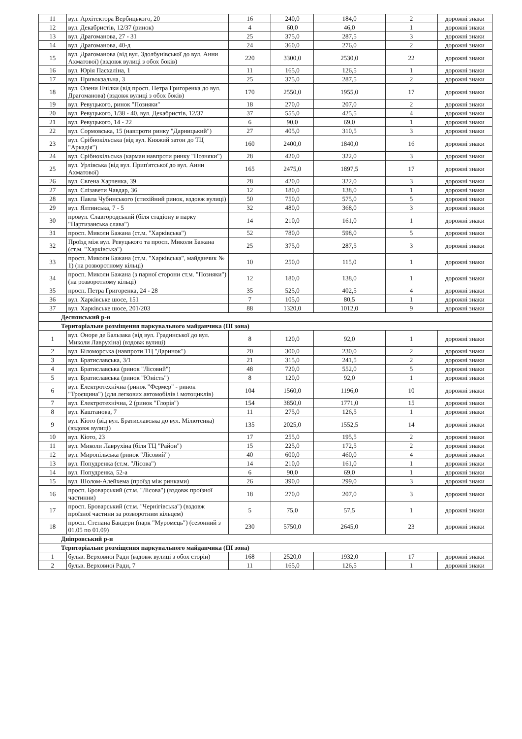| 11 | вул. Архітектора Вербицького, 20 | 16 | 240,0 | 184,0 | 2 | дорожні знаки |
| 12 | вул. Декабристів, 12/37 (ринок) | 4 | 60,0 | 46,0 | 1 | дорожні знаки |
| 13 | вул. Драгоманова, 27 - 31 | 25 | 375,0 | 287,5 | 3 | дорожні знаки |
| 14 | вул. Драгоманова, 40-д | 24 | 360,0 | 276,0 | 2 | дорожні знаки |
| 15 | вул. Драгоманова (від вул. Здолбунівської до вул. Анни Ахматової) (вздовж вулиці з обох боків) | 220 | 3300,0 | 2530,0 | 22 | дорожні знаки |
| 16 | вул. Юрія Пасхаліна, 1 | 11 | 165,0 | 126,5 | 1 | дорожні знаки |
| 17 | вул. Привокзальна, 3 | 25 | 375,0 | 287,5 | 2 | дорожні знаки |
| 18 | вул. Олени Пчілки (від просп. Петра Григоренка до вул. Драгоманова) (вздовж вулиці з обох боків) | 170 | 2550,0 | 1955,0 | 17 | дорожні знаки |
| 19 | вул. Ревуцького, ринок "Позняки" | 18 | 270,0 | 207,0 | 2 | дорожні знаки |
| 20 | вул. Ревуцького, 1/38 - 40, вул. Декабристів, 12/37 | 37 | 555,0 | 425,5 | 4 | дорожні знаки |
| 21 | вул. Ревуцького, 14 - 22 | 6 | 90,0 | 69,0 | 1 | дорожні знаки |
| 22 | вул. Сормовська, 15 (навпроти ринку "Дарницький") | 27 | 405,0 | 310,5 | 3 | дорожні знаки |
| 23 | вул. Срібнокільська (від вул. Княжий затон до ТЦ "Аркадія") | 160 | 2400,0 | 1840,0 | 16 | дорожні знаки |
| 24 | вул. Срібнокільська (карман навпроти ринку "Позняки") | 28 | 420,0 | 322,0 | 3 | дорожні знаки |
| 25 | вул. Урлівська (від вул. Прип'ятської до вул. Анни Ахматової) | 165 | 2475,0 | 1897,5 | 17 | дорожні знаки |
| 26 | вул. Євгена Харченка, 39 | 28 | 420,0 | 322,0 | 3 | дорожні знаки |
| 27 | вул. Єлізавети Чавдар, 36 | 12 | 180,0 | 138,0 | 1 | дорожні знаки |
| 28 | вул. Павла Чубинського (стихійний ринок, вздовж вулиці) | 50 | 750,0 | 575,0 | 5 | дорожні знаки |
| 29 | вул. Ялтинська, 7 - 5 | 32 | 480,0 | 368,0 | 3 | дорожні знаки |
| 30 | провул. Славгородський (біля стадіону в парку "Партизанська слава") | 14 | 210,0 | 161,0 | 1 | дорожні знаки |
| 31 | просп. Миколи Бажана (ст.м. "Харківська") | 52 | 780,0 | 598,0 | 5 | дорожні знаки |
| 32 | Проїзд між вул. Ревуцького та просп. Миколи Бажана (ст.м. "Харківська") | 25 | 375,0 | 287,5 | 3 | дорожні знаки |
| 33 | просп. Миколи Бажана (ст.м. "Харківська", майданчик № 1) (на розворотному кільці) | 10 | 250,0 | 115,0 | 1 | дорожні знаки |
| 34 | просп. Миколи Бажана (з парної сторони ст.м. "Позняки") (на розворотному кільці) | 12 | 180,0 | 138,0 | 1 | дорожні знаки |
| 35 | просп. Петра Григоренка, 24 - 28 | 35 | 525,0 | 402,5 | 4 | дорожні знаки |
| 36 | вул. Харківське шосе, 151 | 7 | 105,0 | 80,5 | 1 | дорожні знаки |
| 37 | вул. Харківське шосе, 201/203 | 88 | 1320,0 | 1012,0 | 9 | дорожні знаки |
| Деснянський р-н | | | | | | |
| Територіальне розміщення паркувального майданчика (III зона) | | | | | | |
| 1 | вул. Оноре де Бальзака (від вул. Градинської до вул. Миколи Лаврухіна) (вздовж вулиці) | 8 | 120,0 | 92,0 | 1 | дорожні знаки |
| 2 | вул. Біломорська (навпроти ТЦ "Даринок") | 20 | 300,0 | 230,0 | 2 | дорожні знаки |
| 3 | вул. Братиславська, 3/1 | 21 | 315,0 | 241,5 | 2 | дорожні знаки |
| 4 | вул. Братиславська (ринок "Лісовий") | 48 | 720,0 | 552,0 | 5 | дорожні знаки |
| 5 | вул. Братиславська (ринок "Юність") | 8 | 120,0 | 92,0 | 1 | дорожні знаки |
| 6 | вул. Електротехнічна (ринок "Фермер" - ринок "Троєщина") (для легкових автомобілів і мотоциклів) | 104 | 1560,0 | 1196,0 | 10 | дорожні знаки |
| 7 | вул. Електротехнічна, 2 (ринок "Глорія") | 154 | 3850,0 | 1771,0 | 15 | дорожні знаки |
| 8 | вул. Каштанова, 7 | 11 | 275,0 | 126,5 | 1 | дорожні знаки |
| 9 | вул. Кіото (від вул. Братиславська до вул. Мілютенка) (вздовж вулиці) | 135 | 2025,0 | 1552,5 | 14 | дорожні знаки |
| 10 | вул. Кіото, 23 | 17 | 255,0 | 195,5 | 2 | дорожні знаки |
| 11 | вул. Миколи Лаврухіна (біля ТЦ "Район") | 15 | 225,0 | 172,5 | 2 | дорожні знаки |
| 12 | вул. Миропільська (ринок "Лісовий") | 40 | 600,0 | 460,0 | 4 | дорожні знаки |
| 13 | вул. Попудренка (ст.м. "Лісова") | 14 | 210,0 | 161,0 | 1 | дорожні знаки |
| 14 | вул. Попудренка, 52-а | 6 | 90,0 | 69,0 | 1 | дорожні знаки |
| 15 | вул. Шолом-Алейхема (проїзд між ринками) | 26 | 390,0 | 299,0 | 3 | дорожні знаки |
| 16 | просп. Броварський (ст.м. "Лісова") (вздовж проїзної частинни) | 18 | 270,0 | 207,0 | 3 | дорожні знаки |
| 17 | просп. Броварський (ст.м. "Чернігівська") (вздовж проїзної частини за розворотним кільцем) | 5 | 75,0 | 57,5 | 1 | дорожні знаки |
| 18 | просп. Степана Бандери (парк "Муромець") (сезонний з 01.05 по 01.09) | 230 | 5750,0 | 2645,0 | 23 | дорожні знаки |
| Дніпровський р-н | | | | | | |
| Територіальне розміщення паркувального майданчика (III зона) | | | | | | |
| 1 | бульв. Верховної Ради (вздовж вулиці з обох сторін) | 168 | 2520,0 | 1932,0 | 17 | дорожні знаки |
| 2 | бульв. Верховної Ради, 7 | 11 | 165,0 | 126,5 | 1 | дорожні знаки |